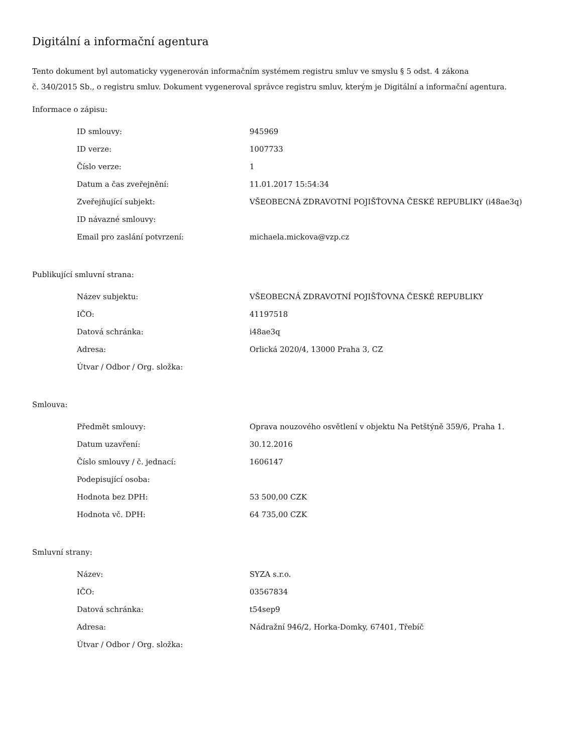Digitální a informační agentura
Tento dokument byl automaticky vygenerován informačním systémem registru smluv ve smyslu § 5 odst. 4 zákona
č. 340/2015 Sb., o registru smluv. Dokument vygeneroval správce registru smluv, kterým je Digitální a informační agentura.
Informace o zápisu:
| ID smlouvy: | 945969 |
| ID verze: | 1007733 |
| Číslo verze: | 1 |
| Datum a čas zveřejnění: | 11.01.2017 15:54:34 |
| Zveřejňující subjekt: | VŠEOBECNÁ ZDRAVOTNÍ POJIŠŤOVNA ČESKÉ REPUBLIKY (i48ae3q) |
| ID návazné smlouvy: | |
| Email pro zaslání potvrzení: | michaela.mickova@vzp.cz |
Publikující smluvní strana:
| Název subjektu: | VŠEOBECNÁ ZDRAVOTNÍ POJIŠŤOVNA ČESKÉ REPUBLIKY |
| IČO: | 41197518 |
| Datová schránka: | i48ae3q |
| Adresa: | Orlická 2020/4, 13000 Praha 3, CZ |
| Útvar / Odbor / Org. složka: | |
Smlouva:
| Předmět smlouvy: | Oprava nouzového osvětlení v objektu Na Petštýně 359/6, Praha 1. |
| Datum uzavření: | 30.12.2016 |
| Číslo smlouvy / č. jednací: | 1606147 |
| Podepisující osoba: | |
| Hodnota bez DPH: | 53 500,00 CZK |
| Hodnota vč. DPH: | 64 735,00 CZK |
Smluvní strany:
| Název: | SYZA s.r.o. |
| IČO: | 03567834 |
| Datová schránka: | t54sep9 |
| Adresa: | Nádražní 946/2, Horka-Domky, 67401, Třebíč |
| Útvar / Odbor / Org. složka: | |